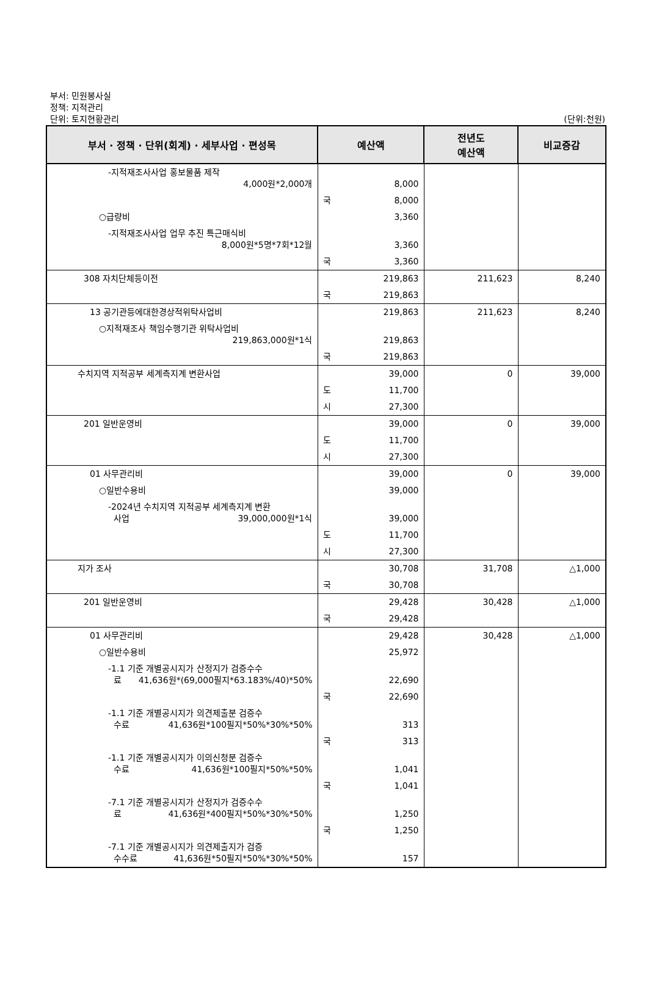부서: 민원봉사실
정책: 지적관리
단위: 토지현황관리
(단위:천원)
| 부서 · 정책 · 단위(회계) · 세부사업 · 편성목 | 예산액 | 전년도 예산액 | 비교증감 |
| --- | --- | --- | --- |
| -지적재조사사업 홍보물품 제작 4,000원*2,000개 | 8,000 | | |
| | 국 8,000 | | |
| ○급량비 | 3,360 | | |
| -지적재조사사업 업무 추진 특근매식비 8,000원*5명*7회*12월 | 3,360 | | |
| | 국 3,360 | | |
| 308 자치단체등이전 | 219,863 | 211,623 | 8,240 |
| | 국 219,863 | | |
| 13 공기관등에대한경상적위탁사업비 | 219,863 | 211,623 | 8,240 |
| ○지적재조사 책임수행기관 위탁사업비 219,863,000원*1식 | 219,863 | | |
| | 국 219,863 | | |
| 수치지역 지적공부 세계측지계 변환사업 | 39,000 | 0 | 39,000 |
| | 도 11,700 | | |
| | 시 27,300 | | |
| 201 일반운영비 | 39,000 | 0 | 39,000 |
| | 도 11,700 | | |
| | 시 27,300 | | |
| 01 사무관리비 | 39,000 | 0 | 39,000 |
| ○일반수용비 | 39,000 | | |
| -2024년 수치지역 지적공부 세계측지계 변환 사업 39,000,000원*1식 | 39,000 | | |
| | 도 11,700 | | |
| | 시 27,300 | | |
| 지가 조사 | 30,708 | 31,708 | △1,000 |
| | 국 30,708 | | |
| 201 일반운영비 | 29,428 | 30,428 | △1,000 |
| | 국 29,428 | | |
| 01 사무관리비 | 29,428 | 30,428 | △1,000 |
| ○일반수용비 | 25,972 | | |
| -1.1 기준 개별공시지가 산정지가 검증수수 료 41,636원*(69,000필지*63.183%/40)*50% | 22,690 | | |
| | 국 22,690 | | |
| -1.1 기준 개별공시지가 의견제출분 검증수 수료 41,636원*100필지*50%*30%*50% | 313 | | |
| | 국 313 | | |
| -1.1 기준 개별공시지가 이의신청분 검증수 수료 41,636원*100필지*50%*50% | 1,041 | | |
| | 국 1,041 | | |
| -7.1 기준 개별공시지가 산정지가 검증수수 료 41,636원*400필지*50%*30%*50% | 1,250 | | |
| | 국 1,250 | | |
| -7.1 기준 개별공시지가 의견제출지가 검증 수수료 41,636원*50필지*50%*30%*50% | 157 | | |